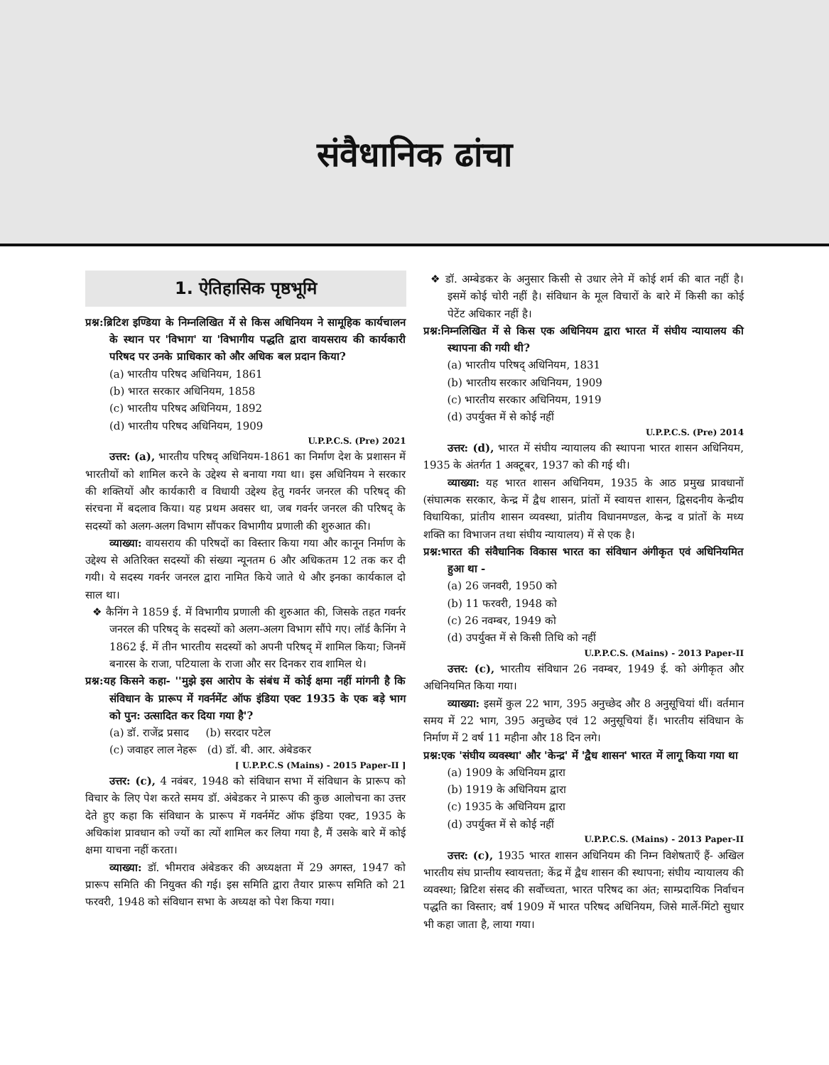संवैधानिक ढांचा
1. ऐतिहासिक पृष्ठभूमि
प्रश्न:ब्रिटिश इण्डिया के निम्नलिखित में से किस अधिनियम ने सामूहिक कार्यचालन के स्थान पर 'विभाग' या 'विभागीय पद्धति द्वारा वायसराय की कार्यकारी परिषद पर उनके प्राधिकार को और अधिक बल प्रदान किया?
(a) भारतीय परिषद अधिनियम, 1861
(b) भारत सरकार अधिनियम, 1858
(c) भारतीय परिषद अधिनियम, 1892
(d) भारतीय परिषद अधिनियम, 1909
U.P.P.C.S. (Pre) 2021
उत्तर: (a), भारतीय परिषद् अधिनियम-1861 का निर्माण देश के प्रशासन में भारतीयों को शामिल करने के उद्देश्य से बनाया गया था। इस अधिनियम ने सरकार की शक्तियों और कार्यकारी व विधायी उद्देश्य हेतु गवर्नर जनरल की परिषद् की संरचना में बदलाव किया। यह प्रथम अवसर था, जब गवर्नर जनरल की परिषद् के सदस्यों को अलग-अलग विभाग सौंपकर विभागीय प्रणाली की शुरुआत की।
व्याख्या: वायसराय की परिषदों का विस्तार किया गया और कानून निर्माण के उद्देश्य से अतिरिक्त सदस्यों की संख्या न्यूनतम 6 और अधिकतम 12 तक कर दी गयी। ये सदस्य गवर्नर जनरल द्वारा नामित किये जाते थे और इनका कार्यकाल दो साल था।
❖ कैनिंग ने 1859 ई. में विभागीय प्रणाली की शुरुआत की, जिसके तहत गवर्नर जनरल की परिषद् के सदस्यों को अलग-अलग विभाग सौंपे गए। लॉर्ड कैनिंग ने 1862 ई. में तीन भारतीय सदस्यों को अपनी परिषद् में शामिल किया; जिनमें बनारस के राजा, पटियाला के राजा और सर दिनकर राव शामिल थे।
प्रश्न:यह किसने कहा- ''मुझे इस आरोप के संबंध में कोई क्षमा नहीं मांगनी है कि संविधान के प्रारूप में गवर्नमेंट ऑफ इंडिया एक्ट 1935 के एक बड़े भाग को पुन: उत्सादित कर दिया गया है'?
(a) डॉ. राजेंद्र प्रसाद (b) सरदार पटेल
(c) जवाहर लाल नेहरू (d) डॉ. बी. आर. अंबेडकर
[ U.P.P.C.S (Mains) - 2015 Paper-II ]
उत्तर: (c), 4 नवंबर, 1948 को संविधान सभा में संविधान के प्रारूप को विचार के लिए पेश करते समय डॉ. अंबेडकर ने प्रारूप की कुछ आलोचना का उत्तर देते हुए कहा कि संविधान के प्रारूप में गवर्नमेंट ऑफ इंडिया एक्ट, 1935 के अधिकांश प्रावधान को ज्यों का त्यों शामिल कर लिया गया है, मैं उसके बारे में कोई क्षमा याचना नहीं करता।
व्याख्या: डॉ. भीमराव अंबेडकर की अध्यक्षता में 29 अगस्त, 1947 को प्रारूप समिति की नियुक्त की गई। इस समिति द्वारा तैयार प्रारूप समिति को 21 फरवरी, 1948 को संविधान सभा के अध्यक्ष को पेश किया गया।
❖ डॉ. अम्बेडकर के अनुसार किसी से उधार लेने में कोई शर्म की बात नहीं है। इसमें कोई चोरी नहीं है। संविधान के मूल विचारों के बारे में किसी का कोई पेटेंट अधिकार नहीं है।
प्रश्न:निम्नलिखित में से किस एक अधिनियम द्वारा भारत में संघीय न्यायालय की स्थापना की गयी थी?
(a) भारतीय परिषद् अधिनियम, 1831
(b) भारतीय सरकार अधिनियम, 1909
(c) भारतीय सरकार अधिनियम, 1919
(d) उपर्युक्त में से कोई नहीं
U.P.P.C.S. (Pre) 2014
उत्तर: (d), भारत में संघीय न्यायालय की स्थापना भारत शासन अधिनियम, 1935 के अंतर्गत 1 अक्टूबर, 1937 को की गई थी।
व्याख्या: यह भारत शासन अधिनियम, 1935 के आठ प्रमुख प्रावधानों (संघात्मक सरकार, केन्द्र में द्वैध शासन, प्रांतों में स्वायत्त शासन, द्विसदनीय केन्द्रीय विधायिका, प्रांतीय शासन व्यवस्था, प्रांतीय विधानमण्डल, केन्द्र व प्रांतों के मध्य शक्ति का विभाजन तथा संघीय न्यायालय) में से एक है।
प्रश्न:भारत की संवैधानिक विकास भारत का संविधान अंगीकृत एवं अधिनियमित हुआ था -
(a) 26 जनवरी, 1950 को
(b) 11 फरवरी, 1948 को
(c) 26 नवम्बर, 1949 को
(d) उपर्युक्त में से किसी तिथि को नहीं
U.P.P.C.S. (Mains) - 2013 Paper-II
उत्तर: (c), भारतीय संविधान 26 नवम्बर, 1949 ई. को अंगीकृत और अधिनियमित किया गया।
व्याख्या: इसमें कुल 22 भाग, 395 अनुच्छेद और 8 अनुसूचियां थीं। वर्तमान समय में 22 भाग, 395 अनुच्छेद एवं 12 अनुसूचियां हैं। भारतीय संविधान के निर्माण में 2 वर्ष 11 महीना और 18 दिन लगे।
प्रश्न:एक 'संघीय व्यवस्था' और 'केन्द्र' में 'द्वैध शासन' भारत में लागू किया गया था
(a) 1909 के अधिनियम द्वारा
(b) 1919 के अधिनियम द्वारा
(c) 1935 के अधिनियम द्वारा
(d) उपर्युक्त में से कोई नहीं
U.P.P.C.S. (Mains) - 2013 Paper-II
उत्तर: (c), 1935 भारत शासन अधिनियम की निम्न विशेषताएँ हैं- अखिल भारतीय संघ प्रान्तीय स्वायत्तता; केंद्र में द्वैध शासन की स्थापना; संघीय न्यायालय की व्यवस्था; ब्रिटिश संसद की सर्वोच्चता, भारत परिषद का अंत; साम्प्रदायिक निर्वाचन पद्धति का विस्तार; वर्ष 1909 में भारत परिषद अधिनियम, जिसे मार्ले-मिंटो सुधार भी कहा जाता है, लाया गया।